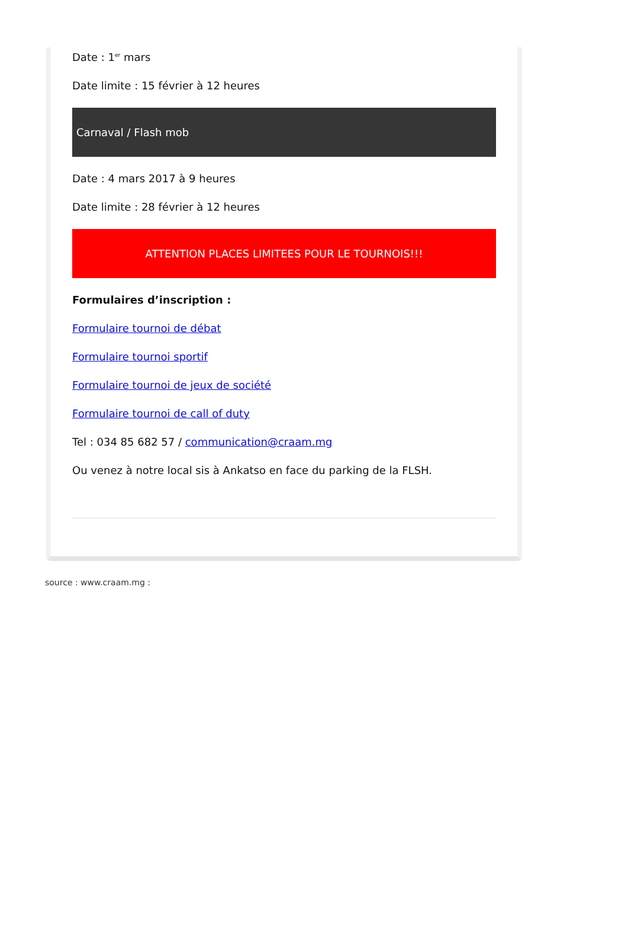Date : 1<sup>er</sup> mars
Date limite : 15 février à 12 heures
Carnaval / Flash mob
Date : 4 mars 2017 à 9 heures
Date limite : 28 février à 12 heures
ATTENTION PLACES LIMITEES POUR LE TOURNOIS!!!
Formulaires d’inscription :
Formulaire tournoi de débat
Formulaire tournoi sportif
Formulaire tournoi de jeux de société
Formulaire tournoi de call of duty
Tel : 034 85 682 57 / communication@craam.mg
Ou venez à notre local sis à Ankatso en face du parking de la FLSH.
source : www.craam.mg :